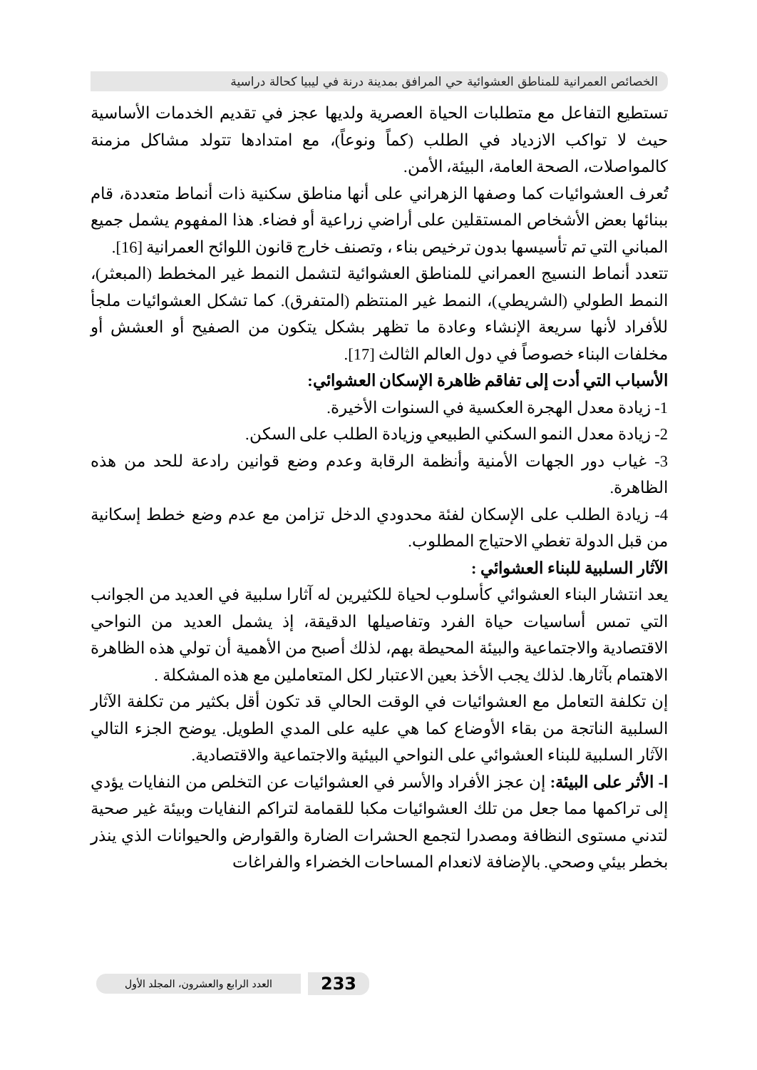الخصائص العمرانية للمناطق العشوائية حي المرافق بمدينة درنة في ليبيا كحالة دراسية
تستطيع التفاعل مع متطلبات الحياة العصرية ولديها عجز في تقديم الخدمات الأساسية حيث لا تواكب الازدياد في الطلب (كماً ونوعاً)، مع امتدادها تتولد مشاكل مزمنة كالمواصلات، الصحة العامة، البيئة، الأمن.
تُعرف العشوائيات كما وصفها الزهراني على أنها مناطق سكنية ذات أنماط متعددة، قام ببنائها بعض الأشخاص المستقلين على أراضي زراعية أو فضاء. هذا المفهوم يشمل جميع المباني التي تم تأسيسها بدون ترخيص بناء ، وتصنف خارج قانون اللوائح العمرانية [16].
تتعدد أنماط النسيج العمراني للمناطق العشوائية لتشمل النمط غير المخطط (المبعثر)، النمط الطولي (الشريطي)، النمط غير المنتظم (المتفرق). كما تشكل العشوائيات ملجأ للأفراد لأنها سريعة الإنشاء وعادة ما تظهر بشكل يتكون من الصفيح أو العشش أو مخلفات البناء خصوصاً في دول العالم الثالث [17].
الأسباب التي أدت إلى تفاقم ظاهرة الإسكان العشوائي:
1- زيادة معدل الهجرة العكسية في السنوات الأخيرة.
2- زيادة معدل النمو السكني الطبيعي وزيادة الطلب على السكن.
3- غياب دور الجهات الأمنية وأنظمة الرقابة وعدم وضع قوانين رادعة للحد من هذه الظاهرة.
4- زيادة الطلب على الإسكان لفئة محدودي الدخل تزامن مع عدم وضع خطط إسكانية من قبل الدولة تغطي الاحتياج المطلوب.
الآثار السلبية للبناء العشوائي :
يعد انتشار البناء العشوائي كأسلوب لحياة للكثيرين له آثارا سلبية في العديد من الجوانب التي تمس أساسيات حياة الفرد وتفاصيلها الدقيقة، إذ يشمل العديد من النواحي الاقتصادية والاجتماعية والبيئة المحيطة بهم، لذلك أصبح من الأهمية أن تولي هذه الظاهرة الاهتمام بآثارها. لذلك يجب الأخذ بعين الاعتبار لكل المتعاملين مع هذه المشكلة .
إن تكلفة التعامل مع العشوائيات في الوقت الحالي قد تكون أقل بكثير من تكلفة الآثار السلبية الناتجة من بقاء الأوضاع كما هي عليه على المدي الطويل. يوضح الجزء التالي الآثار السلبية للبناء العشوائي على النواحي البيئية والاجتماعية والاقتصادية.
ا- الأثر على البيئة: إن عجز الأفراد والأسر في العشوائيات عن التخلص من النفايات يؤدي إلى تراكمها مما جعل من تلك العشوائيات مكبا للقمامة لتراكم النفايات وبيئة غير صحية لتدني مستوى النظافة ومصدرا لتجمع الحشرات الضارة والقوارض والحيوانات الذي ينذر بخطر بيئي وصحي. بالإضافة لانعدام المساحات الخضراء والفراغات
العدد الرابع والعشرون، المجلد الأول 233